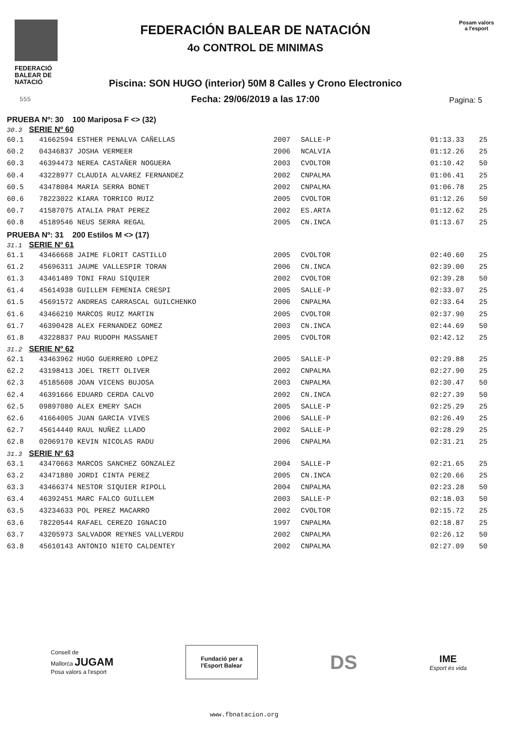FEDERACIÓ
BALEAR DE
NATACIÓ
FEDERACIÓN BALEAR DE NATACIÓN
4o CONTROL DE MINIMAS
Piscina: SON HUGO (interior) 50M 8 Calles y Crono Electronico
Fecha: 29/06/2019 a las 17:00
Posam valors
a l'esport
555 Pagina: 5
PRUEBA Nº: 30 100 Mariposa F <> (32)
30.3 SERIE Nº 60
| 60.1 | 41662594 ESTHER PENALVA CAÑELLAS | 2007 | SALLE-P | 01:13.33 | 25 |
| 60.2 | 04346837 JOSHA VERMEER | 2006 | NCALVIA | 01:12.26 | 25 |
| 60.3 | 46394473 NEREA CASTAÑER NOGUERA | 2003 | CVOLTOR | 01:10.42 | 50 |
| 60.4 | 43228977 CLAUDIA ALVAREZ FERNANDEZ | 2002 | CNPALMA | 01:06.41 | 25 |
| 60.5 | 43478084 MARIA SERRA BONET | 2002 | CNPALMA | 01:06.78 | 25 |
| 60.6 | 78223022 KIARA TORRICO RUIZ | 2005 | CVOLTOR | 01:12.26 | 50 |
| 60.7 | 41587075 ATALIA PRAT PEREZ | 2002 | ES.ARTA | 01:12.62 | 25 |
| 60.8 | 45189546 NEUS SERRA REGAL | 2005 | CN.INCA | 01:13.67 | 25 |
PRUEBA Nº: 31 200 Estilos M <> (17)
31.1 SERIE Nº 61
| 61.1 | 43466668 JAIME FLORIT CASTILLO | 2005 | CVOLTOR | 02:40.60 | 25 |
| 61.2 | 45696311 JAUME VALLESPIR TORAN | 2006 | CN.INCA | 02:39.00 | 25 |
| 61.3 | 43461489 TONI FRAU SIQUIER | 2002 | CVOLTOR | 02:39.28 | 50 |
| 61.4 | 45614938 GUILLEM FEMENIA CRESPI | 2005 | SALLE-P | 02:33.07 | 25 |
| 61.5 | 45691572 ANDREAS CARRASCAL GUILCHENKO | 2006 | CNPALMA | 02:33.64 | 25 |
| 61.6 | 43466210 MARCOS RUIZ MARTIN | 2005 | CVOLTOR | 02:37.90 | 25 |
| 61.7 | 46390428 ALEX FERNANDEZ GOMEZ | 2003 | CN.INCA | 02:44.69 | 50 |
| 61.8 | 43228837 PAU RUDOPH MASSANET | 2005 | CVOLTOR | 02:42.12 | 25 |
31.2 SERIE Nº 62
| 62.1 | 43463962 HUGO GUERRERO LOPEZ | 2005 | SALLE-P | 02:29.88 | 25 |
| 62.2 | 43198413 JOEL TRETT OLIVER | 2002 | CNPALMA | 02:27.90 | 25 |
| 62.3 | 45185608 JOAN VICENS BUJOSA | 2003 | CNPALMA | 02:30.47 | 50 |
| 62.4 | 46391666 EDUARD CERDA CALVO | 2002 | CN.INCA | 02:27.39 | 50 |
| 62.5 | 09897080 ALEX EMERY SACH | 2005 | SALLE-P | 02:25.29 | 25 |
| 62.6 | 41664005 JUAN GARCIA VIVES | 2006 | SALLE-P | 02:26.49 | 25 |
| 62.7 | 45614440 RAUL NUÑEZ LLADO | 2002 | SALLE-P | 02:28.29 | 25 |
| 62.8 | 02069170 KEVIN NICOLAS RADU | 2006 | CNPALMA | 02:31.21 | 25 |
31.3 SERIE Nº 63
| 63.1 | 43470663 MARCOS SANCHEZ GONZALEZ | 2004 | SALLE-P | 02:21.65 | 25 |
| 63.2 | 43471880 JORDI CINTA PEREZ | 2005 | CN.INCA | 02:20.66 | 25 |
| 63.3 | 43466374 NESTOR SIQUIER RIPOLL | 2004 | CNPALMA | 02:23.28 | 50 |
| 63.4 | 46392451 MARC FALCO GUILLEM | 2003 | SALLE-P | 02:18.03 | 50 |
| 63.5 | 43234633 POL PEREZ MACARRO | 2002 | CVOLTOR | 02:15.72 | 25 |
| 63.6 | 78220544 RAFAEL CEREZO IGNACIO | 1997 | CNPALMA | 02:18.87 | 25 |
| 63.7 | 43205973 SALVADOR REYNES VALLVERDU | 2002 | CNPALMA | 02:26.12 | 50 |
| 63.8 | 45610143 ANTONIO NIETO CALDENTEY | 2002 | CNPALMA | 02:27.09 | 50 |
Consell de
Mallorca JUGAM
Posa valors a l'esport
Fundació per a
l'Esport Balear
DS
IME
Esport és vida
www.fbnatacion.org